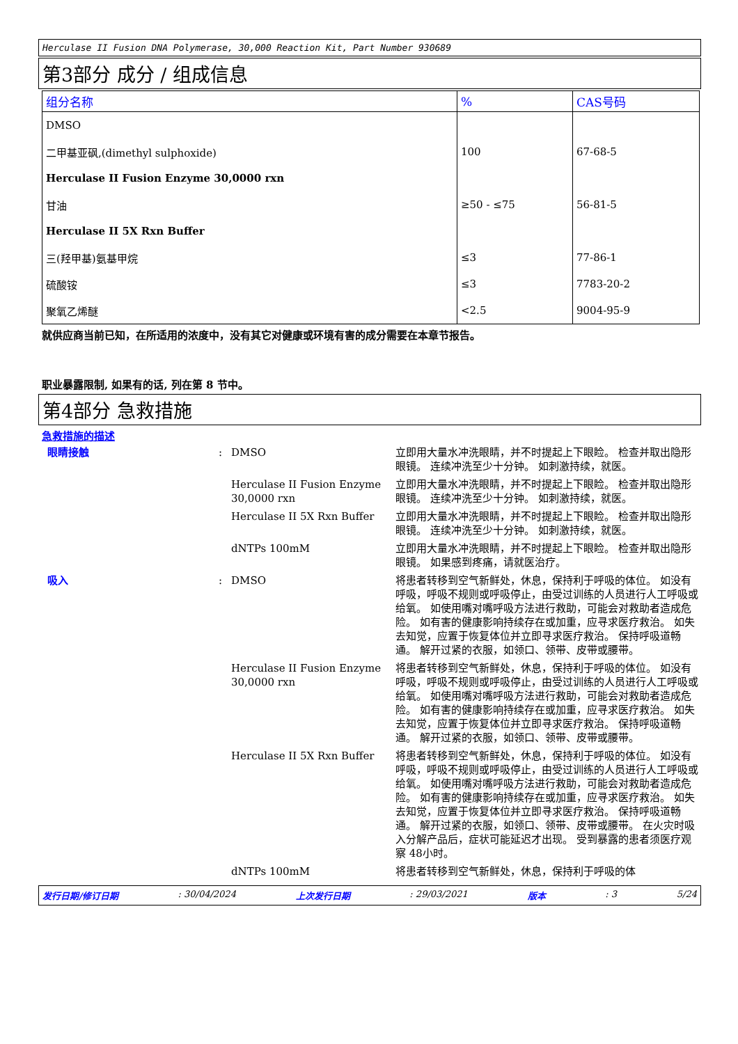Herculase II Fusion DNA Polymerase, 30,000 Reaction Kit, Part Number 930689
第3部分 成分 / 组成信息
| 组分名称 | % | CAS号码 |
| --- | --- | --- |
| DMSO | | |
| 二甲基亚砜,(dimethyl sulphoxide) | 100 | 67-68-5 |
| Herculase II Fusion Enzyme 30,0000 rxn | | |
| 甘油 | ≥50 - ≤75 | 56-81-5 |
| Herculase II 5X Rxn Buffer | | |
| 三(羟甲基)氨基甲烷 | ≤3 | 77-86-1 |
| 硫酸铵 | ≤3 | 7783-20-2 |
| 聚氧乙烯醚 | <2.5 | 9004-95-9 |
就供应商当前已知，在所适用的浓度中，没有其它对健康或环境有害的成分需要在本章节报告。
职业暴露限制, 如果有的话, 列在第 8 节中。
第4部分 急救措施
急救措施的描述
| 眼睛接触 | : | DMSO | 立即用大量水冲洗眼睛，并不时提起上下眼睑。 检查并取出隐形眼镜。 连续冲洗至少十分钟。 如刺激持续，就医。 |
| | | Herculase II Fusion Enzyme 30,0000 rxn | 立即用大量水冲洗眼睛，并不时提起上下眼睑。 检查并取出隐形眼镜。 连续冲洗至少十分钟。 如刺激持续，就医。 |
| | | Herculase II 5X Rxn Buffer | 立即用大量水冲洗眼睛，并不时提起上下眼睑。 检查并取出隐形眼镜。 连续冲洗至少十分钟。 如刺激持续，就医。 |
| | | dNTPs 100mM | 立即用大量水冲洗眼睛，并不时提起上下眼睑。 检查并取出隐形眼镜。 如果感到疼痛，请就医治疗。 |
| 吸入 | : | DMSO | 将患者转移到空气新鲜处，休息，保持利于呼吸的体位。 如没有呼吸，呼吸不规则或呼吸停止，由受过训练的人员进行人工呼吸或给氧。 如使用嘴对嘴呼吸方法进行救助，可能会对救助者造成危险。 如有害的健康影响持续存在或加重，应寻求医疗救治。 如失去知觉，应置于恢复体位并立即寻求医疗救治。 保持呼吸道畅通。 解开过紧的衣服，如领口、领带、皮带或腰带。 |
| | | Herculase II Fusion Enzyme 30,0000 rxn | 将患者转移到空气新鲜处，休息，保持利于呼吸的体位。 如没有呼吸，呼吸不规则或呼吸停止，由受过训练的人员进行人工呼吸或给氧。 如使用嘴对嘴呼吸方法进行救助，可能会对救助者造成危险。 如有害的健康影响持续存在或加重，应寻求医疗救治。 如失去知觉，应置于恢复体位并立即寻求医疗救治。 保持呼吸道畅通。 解开过紧的衣服，如领口、领带、皮带或腰带。 |
| | | Herculase II 5X Rxn Buffer | 将患者转移到空气新鲜处，休息，保持利于呼吸的体位。 如没有呼吸，呼吸不规则或呼吸停止，由受过训练的人员进行人工呼吸或给氧。 如使用嘴对嘴呼吸方法进行救助，可能会对救助者造成危险。 如有害的健康影响持续存在或加重，应寻求医疗救治。 如失去知觉，应置于恢复体位并立即寻求医疗救治。 保持呼吸道畅通。 解开过紧的衣服，如领口、领带、皮带或腰带。 在火灾时吸入分解产品后，症状可能延迟才出现。 受到暴露的患者须医疗观察 48小时。 |
| | | dNTPs 100mM | 将患者转移到空气新鲜处，休息，保持利于呼吸的体 |
发行日期/修订日期 : 30/04/2024 上次发行日期 : 29/03/2021 版本 : 3 5/24